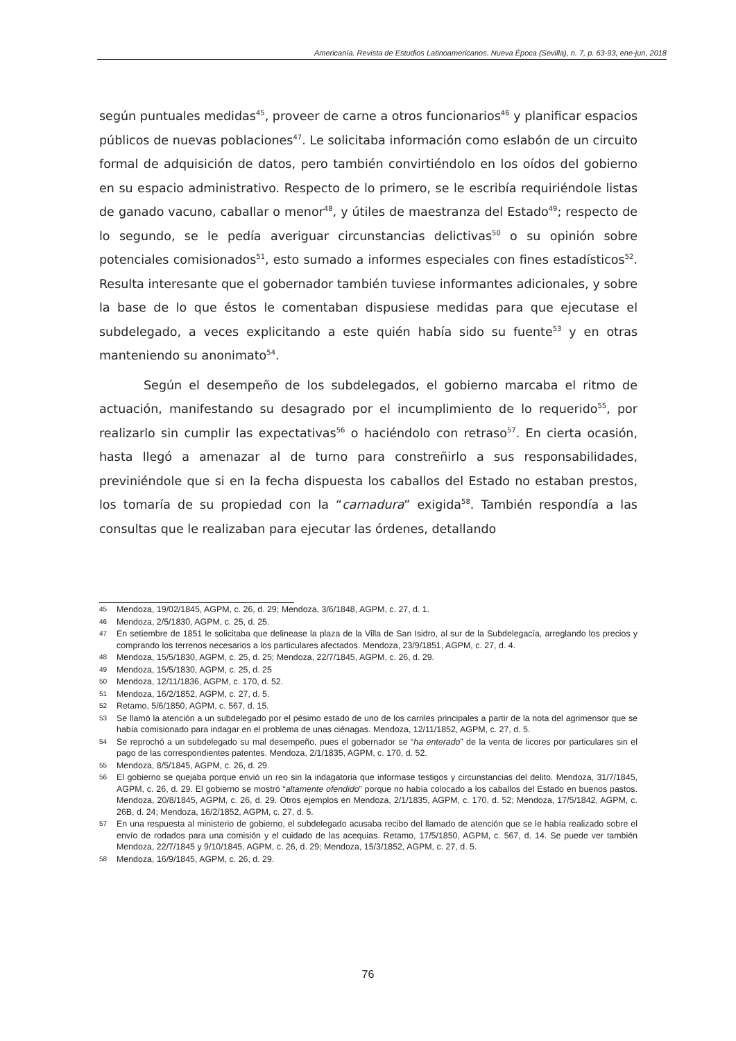Americanía. Revista de Estudios Latinoamericanos. Nueva Época (Sevilla), n. 7, p. 63-93, ene-jun, 2018
según puntuales medidas<sup>45</sup>, proveer de carne a otros funcionarios<sup>46</sup> y planificar espacios públicos de nuevas poblaciones<sup>47</sup>. Le solicitaba información como eslabón de un circuito formal de adquisición de datos, pero también convirtiéndolo en los oídos del gobierno en su espacio administrativo. Respecto de lo primero, se le escribía requiriéndole listas de ganado vacuno, caballar o menor<sup>48</sup>, y útiles de maestranza del Estado<sup>49</sup>; respecto de lo segundo, se le pedía averiguar circunstancias delictivas<sup>50</sup> o su opinión sobre potenciales comisionados<sup>51</sup>, esto sumado a informes especiales con fines estadísticos<sup>52</sup>. Resulta interesante que el gobernador también tuviese informantes adicionales, y sobre la base de lo que éstos le comentaban dispusiese medidas para que ejecutase el subdelegado, a veces explicitando a este quién había sido su fuente<sup>53</sup> y en otras manteniendo su anonimato<sup>54</sup>.
Según el desempeño de los subdelegados, el gobierno marcaba el ritmo de actuación, manifestando su desagrado por el incumplimiento de lo requerido<sup>55</sup>, por realizarlo sin cumplir las expectativas<sup>56</sup> o haciéndolo con retraso<sup>57</sup>. En cierta ocasión, hasta llegó a amenazar al de turno para constreñirlo a sus responsabilidades, previniéndole que si en la fecha dispuesta los caballos del Estado no estaban prestos, los tomaría de su propiedad con la “carnadura” exigida<sup>58</sup>. También respondía a las consultas que le realizaban para ejecutar las órdenes, detallando
45 Mendoza, 19/02/1845, AGPM, c. 26, d. 29; Mendoza, 3/6/1848, AGPM, c. 27, d. 1.
46 Mendoza, 2/5/1830, AGPM, c. 25, d. 25.
47 En setiembre de 1851 le solicitaba que delinease la plaza de la Villa de San Isidro, al sur de la Subdelegacía, arreglando los precios y comprando los terrenos necesarios a los particulares afectados. Mendoza, 23/9/1851, AGPM, c. 27, d. 4.
48 Mendoza, 15/5/1830, AGPM, c. 25, d. 25; Mendoza, 22/7/1845, AGPM, c. 26, d. 29.
49 Mendoza, 15/5/1830, AGPM, c. 25, d. 25
50 Mendoza, 12/11/1836, AGPM, c. 170, d. 52.
51 Mendoza, 16/2/1852, AGPM, c. 27, d. 5.
52 Retamo, 5/6/1850, AGPM, c. 567, d. 15.
53 Se llamó la atención a un subdelegado por el pésimo estado de uno de los carriles principales a partir de la nota del agrimensor que se había comisionado para indagar en el problema de unas ciénagas. Mendoza, 12/11/1852, AGPM, c. 27, d. 5.
54 Se reprochó a un subdelegado su mal desempeño, pues el gobernador se “ha enterado” de la venta de licores por particulares sin el pago de las correspondientes patentes. Mendoza, 2/1/1835, AGPM, c. 170, d. 52.
55 Mendoza, 8/5/1845, AGPM, c. 26, d. 29.
56 El gobierno se quejaba porque envió un reo sin la indagatoria que informase testigos y circunstancias del delito. Mendoza, 31/7/1845, AGPM, c. 26, d. 29. El gobierno se mostró “altamente ofendido” porque no había colocado a los caballos del Estado en buenos pastos. Mendoza, 20/8/1845, AGPM, c. 26, d. 29. Otros ejemplos en Mendoza, 2/1/1835, AGPM, c. 170, d. 52; Mendoza, 17/5/1842, AGPM, c. 26B, d. 24; Mendoza, 16/2/1852, AGPM, c. 27, d. 5.
57 En una respuesta al ministerio de gobierno, el subdelegado acusaba recibo del llamado de atención que se le había realizado sobre el envío de rodados para una comisión y el cuidado de las acequias. Retamo, 17/5/1850, AGPM, c. 567, d. 14. Se puede ver también Mendoza, 22/7/1845 y 9/10/1845, AGPM, c. 26, d. 29; Mendoza, 15/3/1852, AGPM, c. 27, d. 5.
58 Mendoza, 16/9/1845, AGPM, c. 26, d. 29.
76